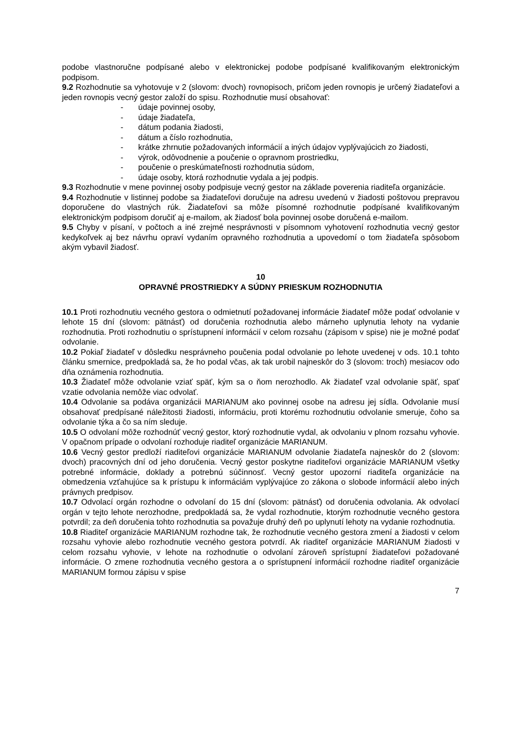podobe vlastnoručne podpísané alebo v elektronickej podobe podpísané kvalifikovaným elektronickým podpisom.
9.2 Rozhodnutie sa vyhotovuje v 2 (slovom: dvoch) rovnopisoch, pričom jeden rovnopis je určený žiadateľovi a jeden rovnopis vecný gestor založí do spisu. Rozhodnutie musí obsahovať:
- údaje povinnej osoby,
- údaje žiadateľa,
- dátum podania žiadosti,
- dátum a číslo rozhodnutia,
- krátke zhrnutie požadovaných informácií a iných údajov vyplývajúcich zo žiadosti,
- výrok, odôvodnenie a poučenie o opravnom prostriedku,
- poučenie o preskúmateľnosti rozhodnutia súdom,
- údaje osoby, ktorá rozhodnutie vydala a jej podpis.
9.3 Rozhodnutie v mene povinnej osoby podpisuje vecný gestor na základe poverenia riaditeľa organizácie.
9.4 Rozhodnutie v listinnej podobe sa žiadateľovi doručuje na adresu uvedenú v žiadosti poštovou prepravou doporučene do vlastných rúk. Žiadateľovi sa môže písomné rozhodnutie podpísané kvalifikovaným elektronickým podpisom doručiť aj e-mailom, ak žiadosť bola povinnej osobe doručená e-mailom.
9.5 Chyby v písaní, v počtoch a iné zrejmé nesprávnosti v písomnom vyhotovení rozhodnutia vecný gestor kedykoľvek aj bez návrhu opraví vydaním opravného rozhodnutia a upovedomí o tom žiadateľa spôsobom akým vybavil žiadosť.
10
OPRAVNÉ PROSTRIEDKY A SÚDNY PRIESKUM ROZHODNUTIA
10.1 Proti rozhodnutiu vecného gestora o odmietnutí požadovanej informácie žiadateľ môže podať odvolanie v lehote 15 dní (slovom: pätnásť) od doručenia rozhodnutia alebo márneho uplynutia lehoty na vydanie rozhodnutia. Proti rozhodnutiu o sprístupnení informácií v celom rozsahu (zápisom v spise) nie je možné podať odvolanie.
10.2 Pokiaľ žiadateľ v dôsledku nesprávneho poučenia podal odvolanie po lehote uvedenej v ods. 10.1 tohto článku smernice, predpokladá sa, že ho podal včas, ak tak urobil najneskôr do 3 (slovom: troch) mesiacov odo dňa oznámenia rozhodnutia.
10.3 Žiadateľ môže odvolanie vziať späť, kým sa o ňom nerozhodlo. Ak žiadateľ vzal odvolanie späť, spať vzatie odvolania nemôže viac odvolať.
10.4 Odvolanie sa podáva organizácii MARIANUM ako povinnej osobe na adresu jej sídla. Odvolanie musí obsahovať predpísané náležitosti žiadosti, informáciu, proti ktorému rozhodnutiu odvolanie smeruje, čoho sa odvolanie týka a čo sa ním sleduje.
10.5 O odvolaní môže rozhodnúť vecný gestor, ktorý rozhodnutie vydal, ak odvolaniu v plnom rozsahu vyhovie. V opačnom prípade o odvolaní rozhoduje riaditeľ organizácie MARIANUM.
10.6 Vecný gestor predloží riaditeľovi organizácie MARIANUM odvolanie žiadateľa najneskôr do 2 (slovom: dvoch) pracovných dní od jeho doručenia. Vecný gestor poskytne riaditeľovi organizácie MARIANUM všetky potrebné informácie, doklady a potrebnú súčinnosť. Vecný gestor upozorní riaditeľa organizácie na obmedzenia vzťahujúce sa k prístupu k informáciám vyplývajúce zo zákona o slobode informácií alebo iných právnych predpisov.
10.7 Odvolací orgán rozhodne o odvolaní do 15 dní (slovom: pätnásť) od doručenia odvolania. Ak odvolací orgán v tejto lehote nerozhodne, predpokladá sa, že vydal rozhodnutie, ktorým rozhodnutie vecného gestora potvrdil; za deň doručenia tohto rozhodnutia sa považuje druhý deň po uplynutí lehoty na vydanie rozhodnutia.
10.8 Riaditeľ organizácie MARIANUM rozhodne tak, že rozhodnutie vecného gestora zmení a žiadosti v celom rozsahu vyhovie alebo rozhodnutie vecného gestora potvrdí. Ak riaditeľ organizácie MARIANUM žiadosti v celom rozsahu vyhovie, v lehote na rozhodnutie o odvolaní zároveň sprístupní žiadateľovi požadované informácie. O zmene rozhodnutia vecného gestora a o sprístupnení informácií rozhodne riaditeľ organizácie MARIANUM formou zápisu v spise
7